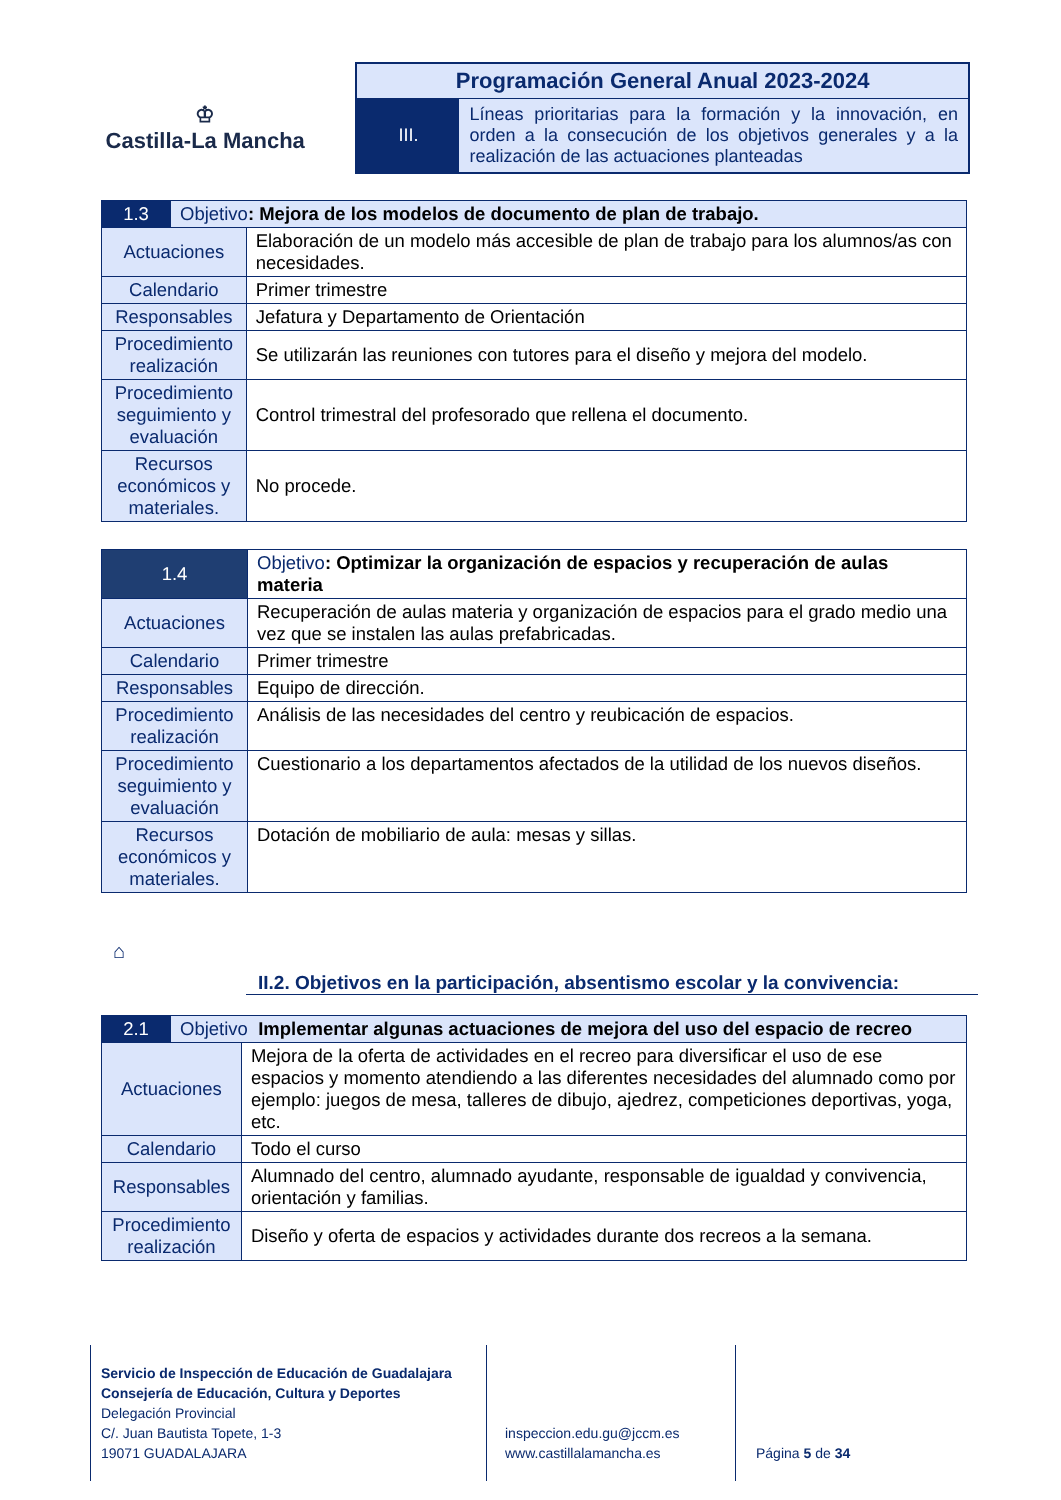♔
Castilla-La Mancha
Programación General Anual 2023-2024
III.
Líneas prioritarias para la formación y la innovación, en orden a la consecución de los objetivos generales y a la realización de las actuaciones planteadas
| 1.3 | Objetivo : Mejora de los modelos de documento de plan de trabajo. | |
| Actuaciones | | Elaboración de un modelo más accesible de plan de trabajo para los alumnos/as con necesidades. |
| Calendario | | Primer trimestre |
| Responsables | | Jefatura y Departamento de Orientación |
| Procedimiento realización | | Se utilizarán las reuniones con tutores para el diseño y mejora del modelo. |
| Procedimiento seguimiento y evaluación | | Control trimestral del profesorado que rellena el documento. |
| Recursos económicos y materiales. | | No procede. |
| 1.4 | Objetivo : Optimizar la organización de espacios y recuperación de aulas materia |
| Actuaciones | Recuperación de aulas materia y organización de espacios para el grado medio una vez que se instalen las aulas prefabricadas. |
| Calendario | Primer trimestre |
| Responsables | Equipo de dirección. |
| Procedimiento realización | Análisis de las necesidades del centro y reubicación de espacios. |
| Procedimiento seguimiento y evaluación | Cuestionario a los departamentos afectados de la utilidad de los nuevos diseños. |
| Recursos económicos y materiales. | Dotación de mobiliario de aula: mesas y sillas. |
⌂
II.2. Objetivos en la participación, absentismo escolar y la convivencia:
| 2.1 | Objetivo Implementar algunas actuaciones de mejora del uso del espacio de recreo | |
| Actuaciones | | Mejora de la oferta de actividades en el recreo para diversificar el uso de ese espacios y momento atendiendo a las diferentes necesidades del alumnado como por ejemplo: juegos de mesa, talleres de dibujo, ajedrez, competiciones deportivas, yoga, etc. |
| Calendario | | Todo el curso |
| Responsables | | Alumnado del centro, alumnado ayudante, responsable de igualdad y convivencia, orientación y familias. |
| Procedimiento realización | | Diseño y oferta de espacios y actividades durante dos recreos a la semana. |
Servicio de Inspección de Educación de Guadalajara
Consejería de Educación, Cultura y Deportes
Delegación Provincial
C/. Juan Bautista Topete, 1-3
19071 GUADALAJARA
inspeccion.edu.gu@jccm.es
www.castillalamancha.es
Página 5 de 34